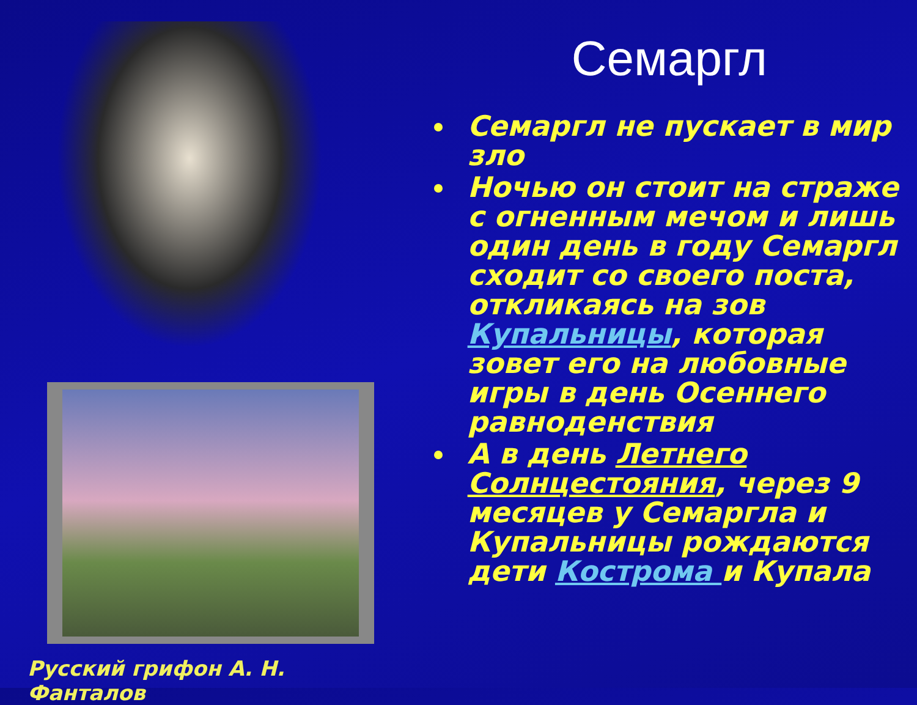Русский грифон А. Н. Фанталов
Семаргл
Семаргл не пускает в мир зло
Ночью он стоит на страже с огненным мечом и лишь один день в году Семаргл сходит со своего поста, откликаясь на зов Купальницы, которая зовет его на любовные игры в день Осеннего равноденствия
А в день Летнего Солнцестояния, через 9 месяцев у Семаргла и Купальницы рождаются дети Кострома и Купала